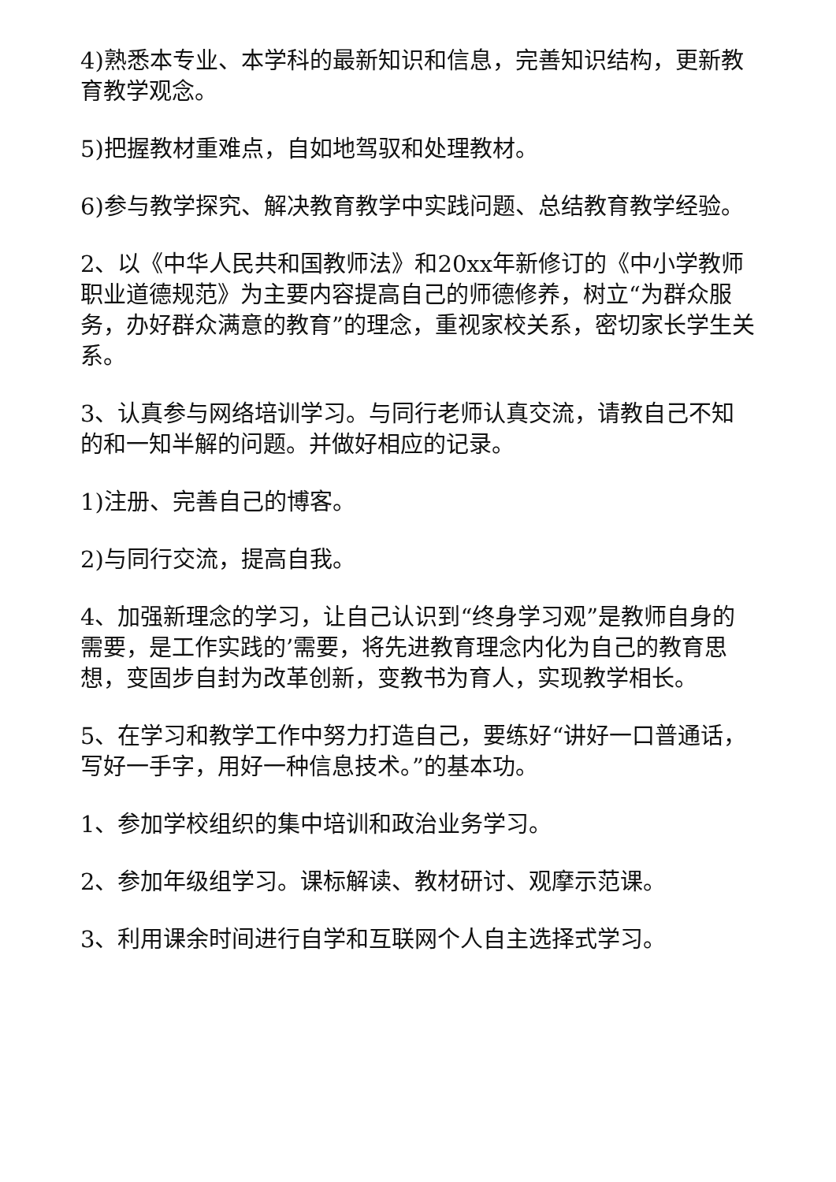4)熟悉本专业、本学科的最新知识和信息，完善知识结构，更新教育教学观念。
5)把握教材重难点，自如地驾驭和处理教材。
6)参与教学探究、解决教育教学中实践问题、总结教育教学经验。
2、以《中华人民共和国教师法》和20xx年新修订的《中小学教师职业道德规范》为主要内容提高自己的师德修养，树立“为群众服务，办好群众满意的教育”的理念，重视家校关系，密切家长学生关系。
3、认真参与网络培训学习。与同行老师认真交流，请教自己不知的和一知半解的问题。并做好相应的记录。
1)注册、完善自己的博客。
2)与同行交流，提高自我。
4、加强新理念的学习，让自己认识到“终身学习观”是教师自身的需要，是工作实践的’需要，将先进教育理念内化为自己的教育思想，变固步自封为改革创新，变教书为育人，实现教学相长。
5、在学习和教学工作中努力打造自己，要练好“讲好一口普通话，写好一手字，用好一种信息技术。”的基本功。
1、参加学校组织的集中培训和政治业务学习。
2、参加年级组学习。课标解读、教材研讨、观摩示范课。
3、利用课余时间进行自学和互联网个人自主选择式学习。